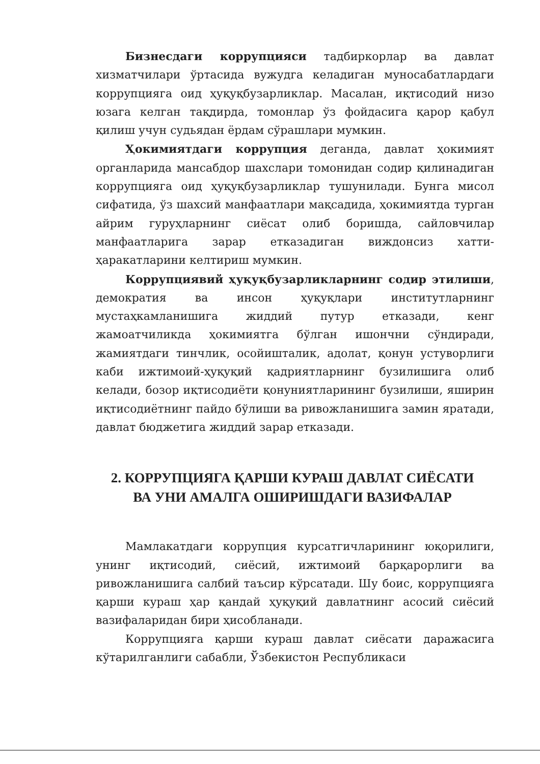Бизнесдаги коррупцияси тадбиркорлар ва давлат хизматчилари ўртасида вужудга келадиган муносабатлардаги коррупцияга оид ҳуқуқбузарликлар. Масалан, иқтисодий низо юзага келган тақдирда, томонлар ўз фойдасига қарор қабул қилиш учун судьядан ёрдам сўрашлари мумкин.
Ҳокимиятдаги коррупция деганда, давлат ҳокимият органларида мансабдор шахслари томонидан содир қилинадиган коррупцияга оид ҳуқуқбузарликлар тушунилади. Бунга мисол сифатида, ўз шахсий манфаатлари мақсадида, ҳокимиятда турган айрим гуруҳларнинг сиёсат олиб боришда, сайловчилар манфаатларига зарар етказадиган виждонсиз хатти-ҳаракатларини келтириш мумкин.
Коррупциявий ҳуқуқбузарликларнинг содир этилиши, демократия ва инсон ҳуқуқлари институтларнинг мустаҳкамланишига жиддий путур етказади, кенг жамоатчиликда ҳокимиятга бўлган ишончни сўндиради, жамиятдаги тинчлик, осойишталик, адолат, қонун устуворлиги каби ижтимоий-ҳуқуқий қадриятларнинг бузилишига олиб келади, бозор иқтисодиёти қонуниятларининг бузилиши, яширин иқтисодиётнинг пайдо бўлиши ва ривожланишига замин яратади, давлат бюджетига жиддий зарар етказади.
2. КОРРУПЦИЯГА ҚАРШИ КУРАШ ДАВЛАТ СИЁСАТИ
ВА УНИ АМАЛГА ОШИРИШДАГИ ВАЗИФАЛАР
Мамлакатдаги коррупция курсатгичларининг юқорилиги, унинг иқтисодий, сиёсий, ижтимоий барқарорлиги ва ривожланишига салбий таъсир кўрсатади. Шу боис, коррупцияга қарши кураш ҳар қандай ҳуқуқий давлатнинг асосий сиёсий вазифаларидан бири ҳисобланади.
Коррупцияга қарши кураш давлат сиёсати даражасига кўтарилганлиги сабабли, Ўзбекистон Республикаси